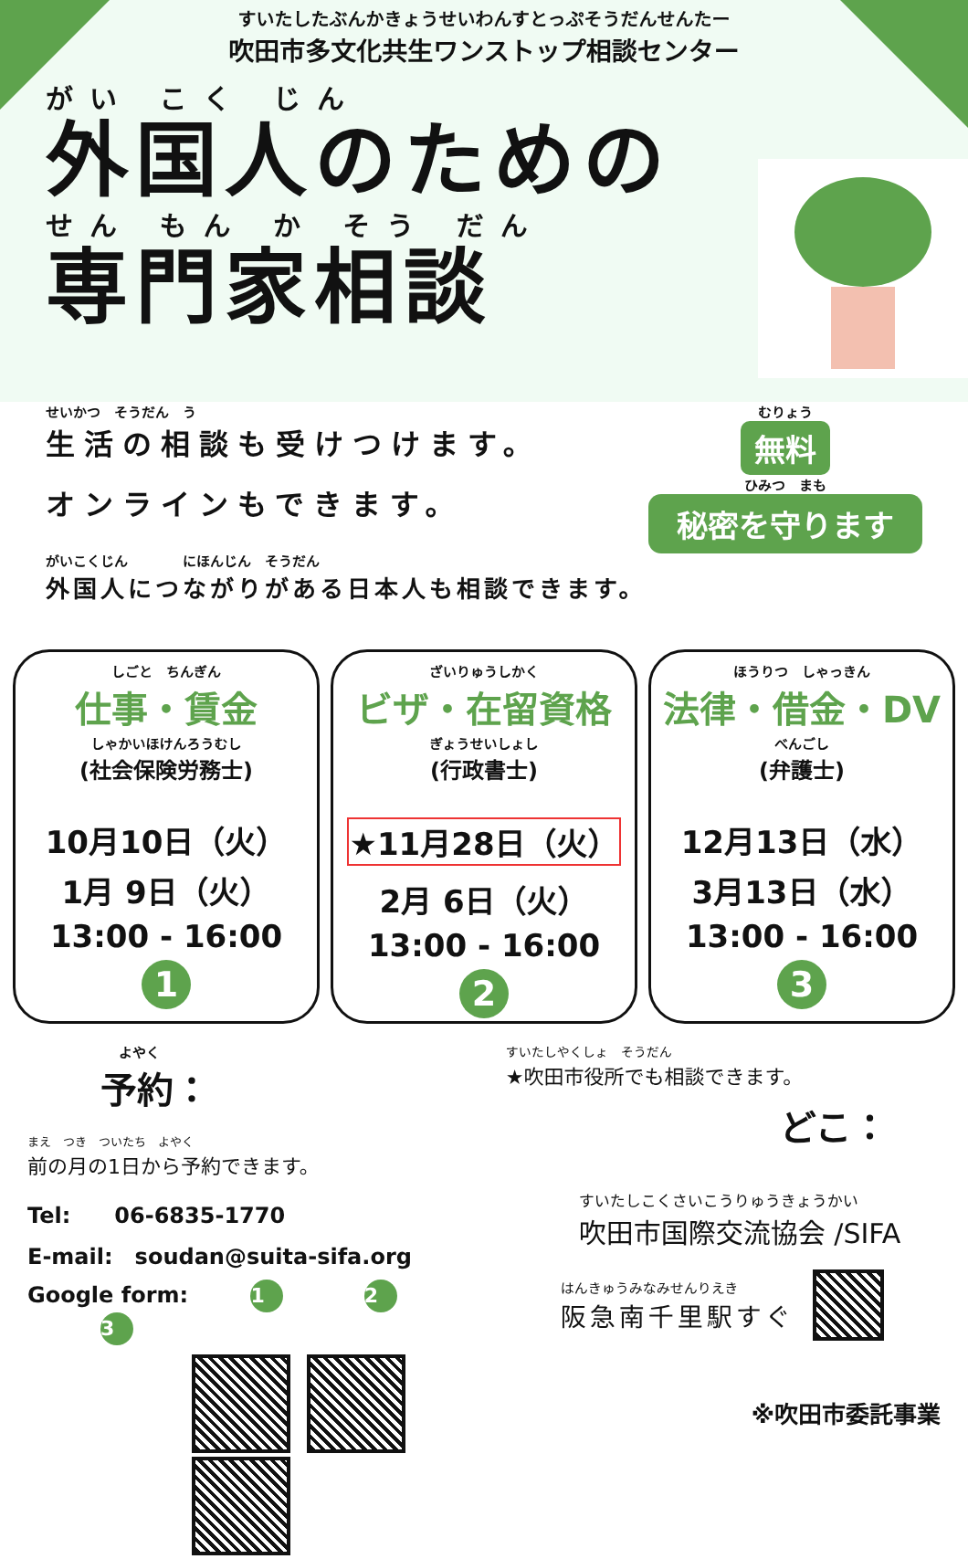すいたしたぶんかきょうせいわんすとっぷそうだんせんたー
吹田市多文化共生ワンストップ相談センター
がい こく じん
外国人のための
せん もん か そう だん
専門家相談
せいかつ　そうだん　う
生活の相談も受けつけます。
オンラインもできます。
がいこくじん　　　　にほんじん　そうだん
外国人につながりがある日本人も相談できます。
むりょう
無料
ひみつ　まも
秘密を守ります
しごと　ちんぎん
仕事・賃金
しゃかいほけんろうむし
(社会保険労務士)
10月10日（火）
1月 9日（火）
13:00 - 16:00
1
ざいりゅうしかく
ビザ・在留資格
ぎょうせいしょし
(行政書士)
★11月28日（火）
2月 6日（火）
13:00 - 16:00
2
ほうりつ　しゃっきん
法律・借金・DV
べんごし
(弁護士)
12月13日（水）
3月13日（水）
13:00 - 16:00
3
よやく
予約：
まえ　つき　ついたち　よやく
前の月の1日から予約できます。
Tel:　　06-6835-1770
E-mail:　soudan@suita-sifa.org
Google form: 1 2 3
すいたしやくしょ　そうだん
★吹田市役所でも相談できます。
どこ：
すいたしこくさいこうりゅうきょうかい
吹田市国際交流協会 /SIFA
はんきゅうみなみせんりえき
阪急南千里駅すぐ
※吹田市委託事業